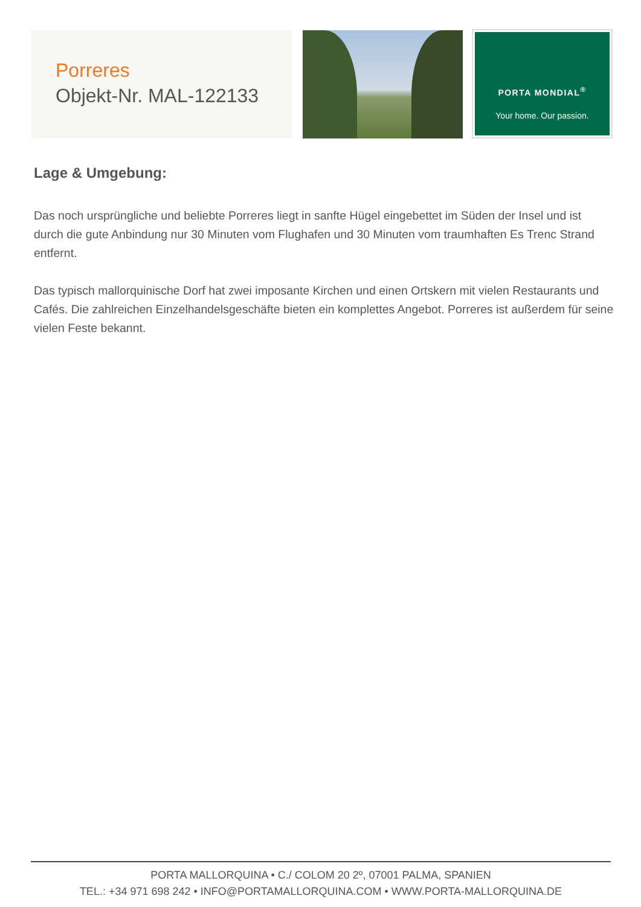Porreres
Objekt-Nr. MAL-122133
PORTA MONDIAL<sup>®</sup>
Your home. Our passion.
Lage & Umgebung:
Das noch ursprüngliche und beliebte Porreres liegt in sanfte Hügel eingebettet im Süden der Insel und ist durch die gute Anbindung nur 30 Minuten vom Flughafen und 30 Minuten vom traumhaften Es Trenc Strand entfernt.
Das typisch mallorquinische Dorf hat zwei imposante Kirchen und einen Ortskern mit vielen Restaurants und Cafés. Die zahlreichen Einzelhandelsgeschäfte bieten ein komplettes Angebot. Porreres ist außerdem für seine vielen Feste bekannt.
PORTA MALLORQUINA • C./ COLOM 20 2º, 07001 PALMA, SPANIEN
TEL.: +34 971 698 242 • INFO@PORTAMALLORQUINA.COM • WWW.PORTA-MALLORQUINA.DE